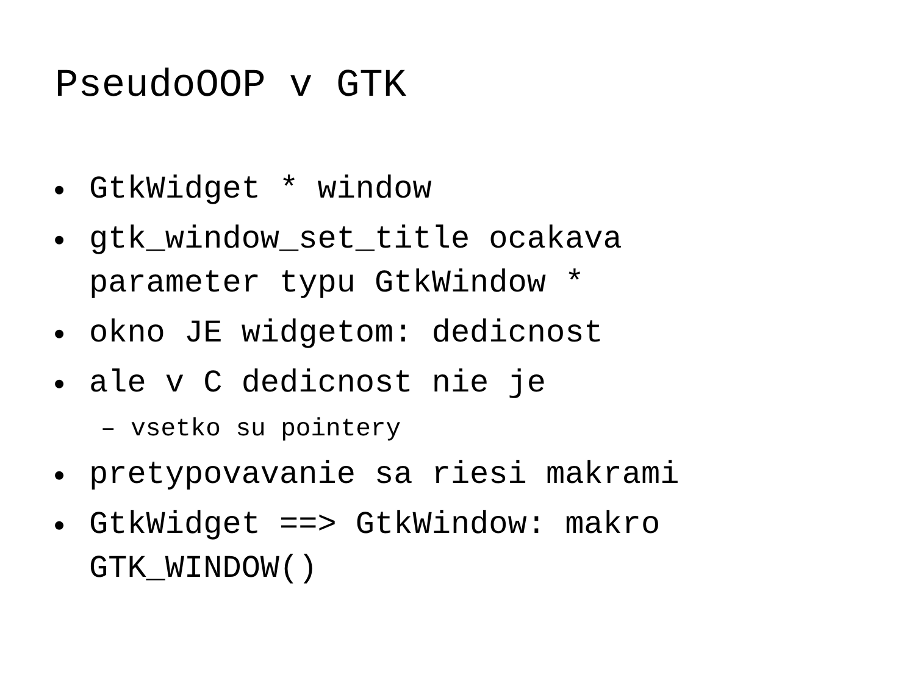PseudoOOP v GTK
• GtkWidget * window
• gtk_window_set_title ocakava
parameter typu GtkWindow *
• okno JE widgetom: dedicnost
• ale v C dedicnost nie je
– vsetko su pointery
• pretypovavanie sa riesi makrami
• GtkWidget ==> GtkWindow: makro
GTK_WINDOW()